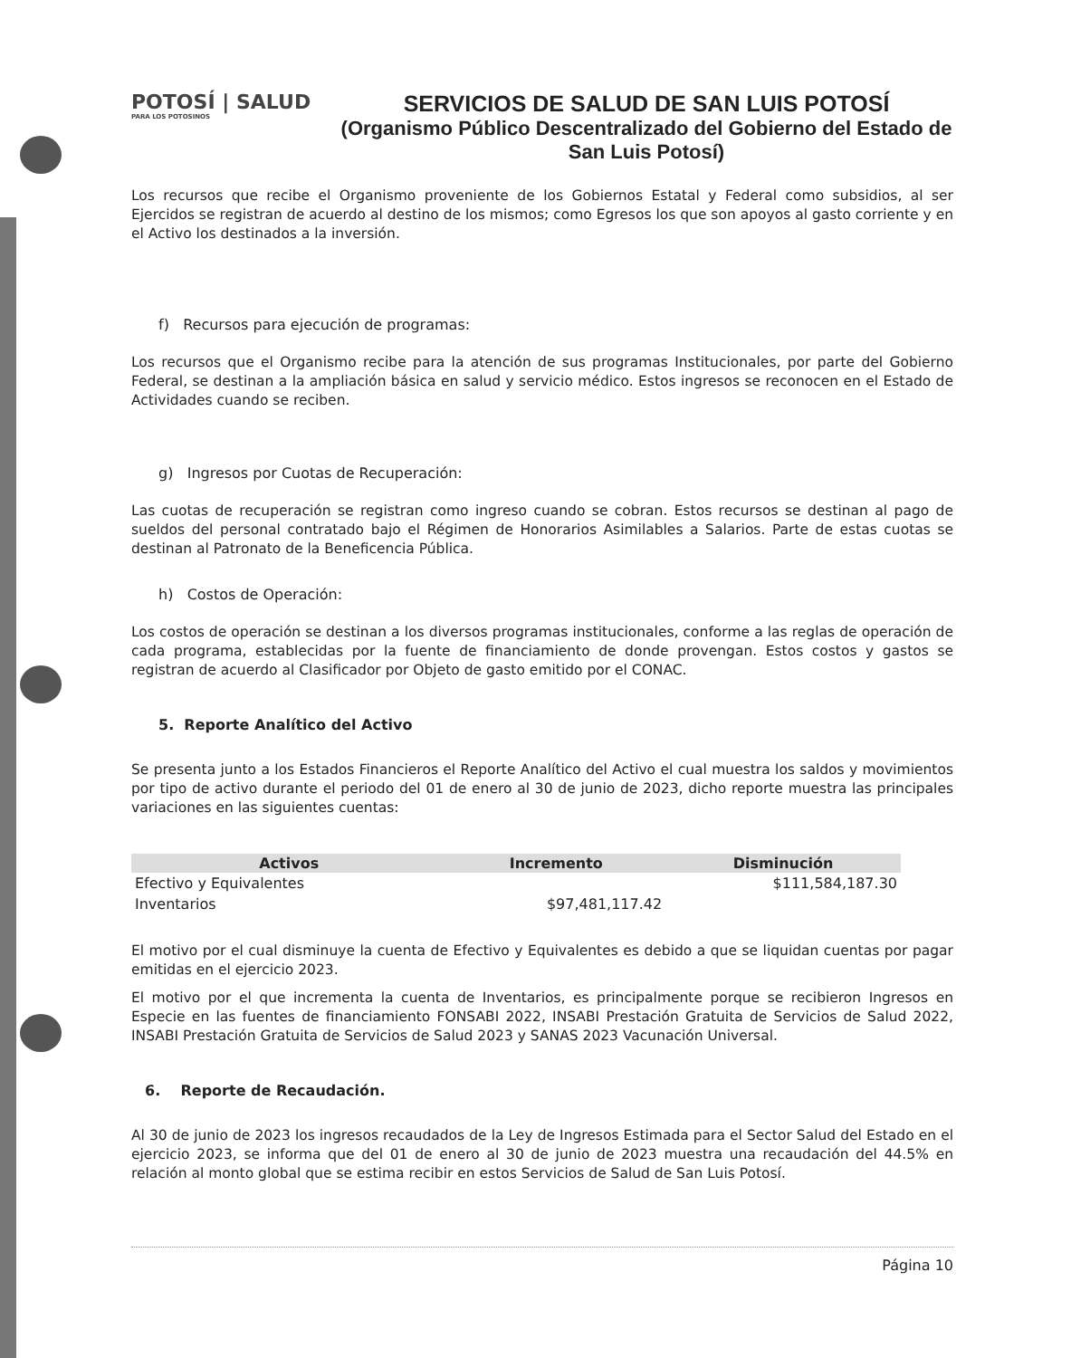POTOSÍ | SALUD
PARA LOS POTOSINOS
SERVICIOS DE SALUD DE SAN LUIS POTOSÍ
(Organismo Público Descentralizado del Gobierno del Estado de San Luis Potosí)
Los recursos que recibe el Organismo proveniente de los Gobiernos Estatal y Federal como subsidios, al ser Ejercidos se registran de acuerdo al destino de los mismos; como Egresos los que son apoyos al gasto corriente y en el Activo los destinados a la inversión.
f) Recursos para ejecución de programas:
Los recursos que el Organismo recibe para la atención de sus programas Institucionales, por parte del Gobierno Federal, se destinan a la ampliación básica en salud y servicio médico. Estos ingresos se reconocen en el Estado de Actividades cuando se reciben.
g) Ingresos por Cuotas de Recuperación:
Las cuotas de recuperación se registran como ingreso cuando se cobran. Estos recursos se destinan al pago de sueldos del personal contratado bajo el Régimen de Honorarios Asimilables a Salarios. Parte de estas cuotas se destinan al Patronato de la Beneficencia Pública.
h) Costos de Operación:
Los costos de operación se destinan a los diversos programas institucionales, conforme a las reglas de operación de cada programa, establecidas por la fuente de financiamiento de donde provengan. Estos costos y gastos se registran de acuerdo al Clasificador por Objeto de gasto emitido por el CONAC.
5. Reporte Analítico del Activo
Se presenta junto a los Estados Financieros el Reporte Analítico del Activo el cual muestra los saldos y movimientos por tipo de activo durante el periodo del 01 de enero al 30 de junio de 2023, dicho reporte muestra las principales variaciones en las siguientes cuentas:
| Activos | Incremento | Disminución |
| --- | --- | --- |
| Efectivo y Equivalentes | | $111,584,187.30 |
| Inventarios | $97,481,117.42 | |
El motivo por el cual disminuye la cuenta de Efectivo y Equivalentes es debido a que se liquidan cuentas por pagar emitidas en el ejercicio 2023.
El motivo por el que incrementa la cuenta de Inventarios, es principalmente porque se recibieron Ingresos en Especie en las fuentes de financiamiento FONSABI 2022, INSABI Prestación Gratuita de Servicios de Salud 2022, INSABI Prestación Gratuita de Servicios de Salud 2023 y SANAS 2023 Vacunación Universal.
6. Reporte de Recaudación.
Al 30 de junio de 2023 los ingresos recaudados de la Ley de Ingresos Estimada para el Sector Salud del Estado en el ejercicio 2023, se informa que del 01 de enero al 30 de junio de 2023 muestra una recaudación del 44.5% en relación al monto global que se estima recibir en estos Servicios de Salud de San Luis Potosí.
Página 10